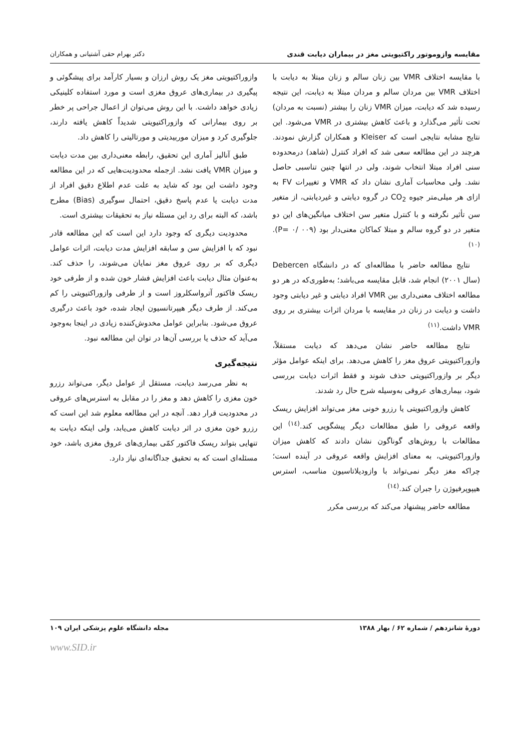مقایسه وازوموتور راکتیویتی مغز در بیماران دیابت قندی دکتر بهرام حقی آشتیانی و همکاران
با مقایسه اختلاف VMR بین زنان سالم و زنان مبتلا به دیابت با اختلاف VMR بین مردان سالم و مردان مبتلا به دیابت، این نتیجه رسیده شد که دیابت، میزان VMR زنان را بیشتر (نسبت به مردان) تحت تأثیر می‌گذارد و باعث کاهش بیشتری در VMR می‌شود. این نتایج مشابه نتایجی است که Kleiser و همکاران گزارش نمودند. هرچند در این مطالعه سعی شد که افراد کنترل (شاهد) درمحدوده سنی افراد مبتلا انتخاب شوند، ولی در انتها چنین تناسبی حاصل نشد. ولی محاسبات آماری نشان داد که VMR و تغییرات FV به ازای هر میلی‌متر جیوه CO<sub>2</sub> در گروه دیابتی و غیردیابتی، از متغیر سن تأثیر نگرفته و با کنترل متغیر سن اختلاف میانگین‌های این دو متغیر در دو گروه سالم و مبتلا کماکان معنی‌دار بود (P= ۰/ ۰۰۹).<sup>(۱۰)</sup>
نتایج مطالعه حاضر با مطالعه‌ای که در دانشگاه Debercen (سال ۲۰۰۱) انجام شد، قابل مقایسه می‌باشد؛ به‌طوری‌که در هر دو مطالعه اختلاف معنی‌داری بین VMR افراد دیابتی و غیر دیابتی وجود داشت و دیابت در زنان در مقایسه با مردان اثرات بیشتری بر روی VMR داشت.<sup>(۱۱)</sup>
نتایج مطالعه حاضر نشان می‌دهد که دیابت مستقلاً، وازوراکتیویتی عروق مغز را کاهش می‌دهد. برای اینکه عوامل مؤثر دیگر بر وازوراکتیویتی حذف شوند و فقط اثرات دیابت بررسی شود، بیماری‌های عروقی به‌وسیله شرح حال رد شدند.
کاهش وازوراکتیویتی یا رزرو خونی مغز می‌تواند افزایش ریسک واقعه عروقی را طبق مطالعات دیگر پیشگویی کند.<sup>(۱٤)</sup> این مطالعات با روش‌های گوناگون نشان دادند که کاهش میزان وازوراکتیویتی، به معنای افزایش واقعه عروقی در آینده است؛ چراکه مغز دیگر نمی‌تواند با وازودیلاتاسیون مناسب، استرس هیپوپرفیوژن را جبران کند.<sup>(۱٤)</sup>
مطالعه حاضر پیشنهاد می‌کند که بررسی مکرر
وازوراکتیویتی مغز یک روش ارزان و بسیار کارآمد برای پیشگوئی و پیگیری در بیماری‌های عروق مغزی است و مورد استفاده کلینیکی زیادی خواهد داشت. با این روش می‌توان از اعمال جراحی پر خطر بر روی بیمارانی که وازوراکتیویتی شدیداً کاهش یافته دارند، جلوگیری کرد و میزان موربیدیتی و مورتالیتی را کاهش داد.
طبق آنالیز آماری این تحقیق، رابطه معنی‌داری بین مدت دیابت و میزان VMR یافت نشد. ازجمله محدودیت‌هایی که در این مطالعه وجود داشت این بود که شاید به علت عدم اطلاع دقیق افراد از مدت دیابت یا عدم پاسخ دقیق، احتمال سوگیری (Bias) مطرح باشد، که البته برای رد این مسئله نیاز به تحقیقات بیشتری است.
محدودیت دیگری که وجود دارد این است که این مطالعه قادر نبود که با افزایش سن و سابقه افزایش مدت دیابت، اثرات عوامل دیگری که بر روی عروق مغز نمایان می‌شوند، را حذف کند. به‌عنوان مثال دیابت باعث افزایش فشار خون شده و از طرفی خود ریسک فاکتور آترواسکلروز است و از طرفی وازوراکتیویتی را کم می‌کند. از طرف دیگر هیپرتانسیون ایجاد شده، خود باعث درگیری عروق می‌شود. بنابراین عوامل مخدوش‌کننده زیادی در اینجا به‌وجود می‌آید که حذف یا بررسی آن‌ها در توان این مطالعه نبود.
نتیجه‌گیری
به نظر می‌رسد دیابت، مستقل از عوامل دیگر، می‌تواند رزرو خون مغزی را کاهش دهد و مغز را در مقابل به استرس‌های عروقی در محدودیت قرار دهد. آنچه در این مطالعه معلوم شد این است که رزرو خون مغزی در اثر دیابت کاهش می‌یابد، ولی اینکه دیابت به تنهایی بتواند ریسک فاکتور کمّی بیماری‌های عروق مغزی باشد، خود مسئله‌ای است که به تحقیق جداگانه‌ای نیاز دارد.
دورهٔ شانزدهم / شماره ۶۲ / بهار ۱۳۸۸ مجله دانشگاه علوم پزشکی ایران ۱۰۹
www.SID.ir